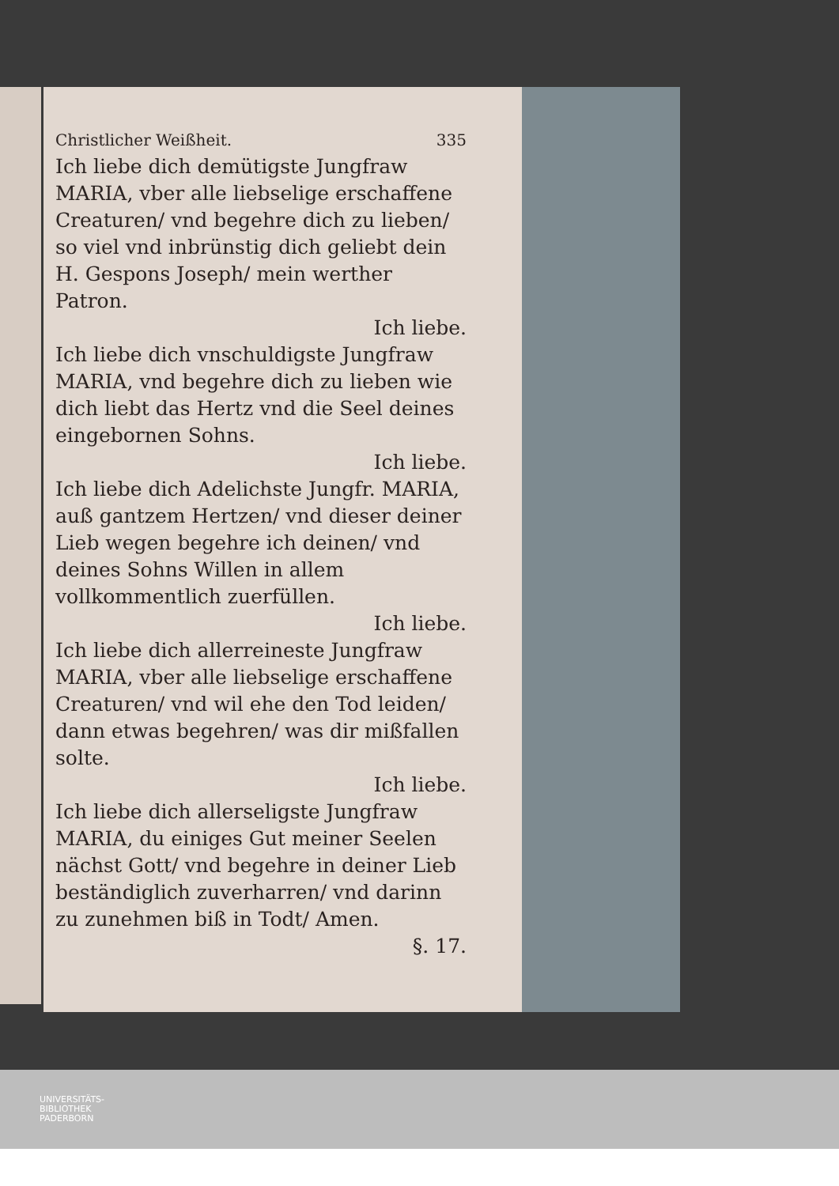Christlicher Weißheit. 335
Ich liebe dich demütigste Jungfraw MARIA, vber alle liebselige erschaffene Creaturen/ vnd begehre dich zu lieben/ so viel vnd inbrünstig dich geliebt dein H. Gespons Joseph/ mein werther Patron.
Ich liebe.
Ich liebe dich vnschuldigste Jungfraw MARIA, vnd begehre dich zu lieben wie dich liebt das Hertz vnd die Seel deines eingebornen Sohns.
Ich liebe.
Ich liebe dich Adelichste Jungfr. MARIA, auß gantzem Hertzen/ vnd dieser deiner Lieb wegen begehre ich deinen/ vnd deines Sohns Willen in allem vollkommentlich zuerfüllen.
Ich liebe.
Ich liebe dich allerreineste Jungfraw MARIA, vber alle liebselige erschaffene Creaturen/ vnd wil ehe den Tod leiden/ dann etwas begehren/ was dir mißfallen solte.
Ich liebe.
Ich liebe dich allerseligste Jungfraw MARIA, du einiges Gut meiner Seelen nächst Gott/ vnd begehre in deiner Lieb beständiglich zuverharren/ vnd darinn zu zunehmen biß in Todt/ Amen.
§. 17.
UNIVERSITÄTS-
BIBLIOTHEK
PADERBORN